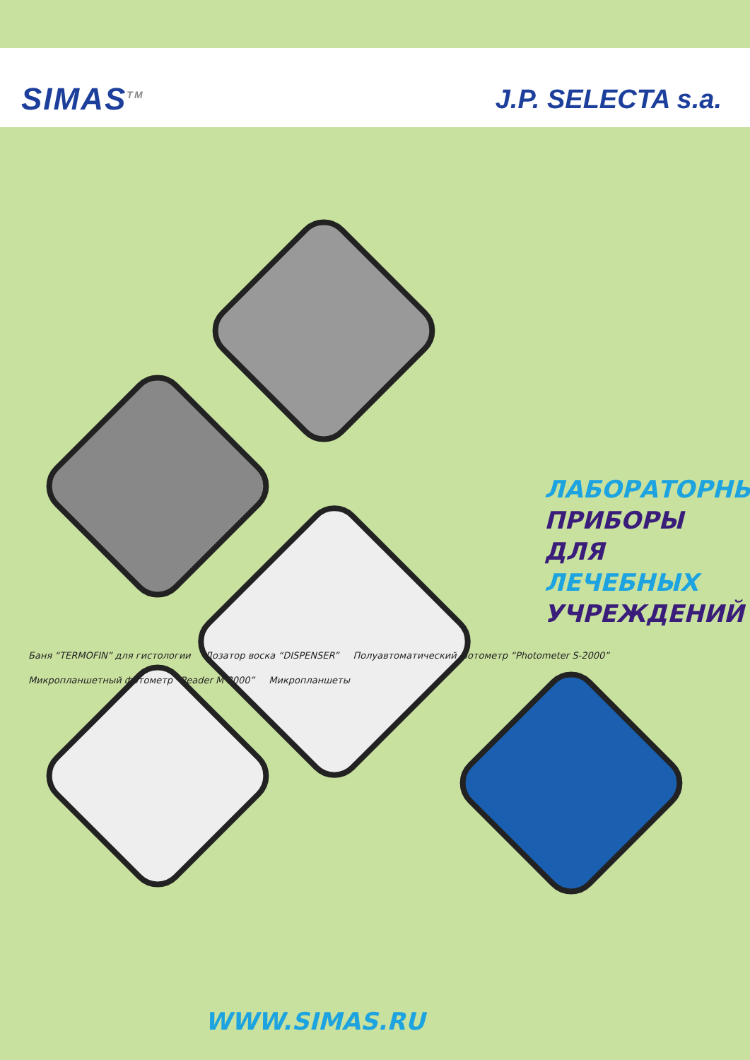SIMAS<sup>TM</sup>
J.P. SELECTA s.a.
ЛАБОРАТОРНЫЕ
ПРИБОРЫ ДЛЯ
ЛЕЧЕБНЫХ
УЧРЕЖДЕНИЙ
Баня “TERMOFIN” для гистологии
Дозатор воска “DISPENSER”
Полуавтоматический фотометр “Photometer S-2000”
Микропланшетный фотометр “Reader M 2000”
Микропланшеты
WWW.SIMAS.RU